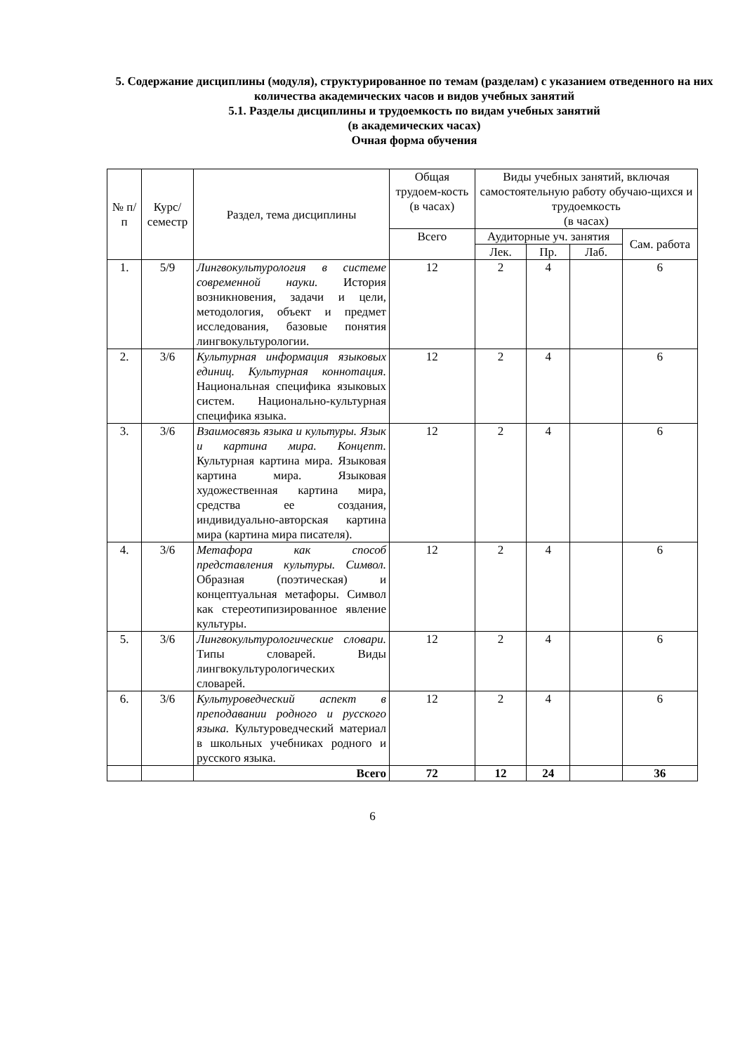5. Содержание дисциплины (модуля), структурированное по темам (разделам) с указанием отведенного на них количества академических часов и видов учебных занятий
5.1. Разделы дисциплины и трудоемкость по видам учебных занятий
(в академических часах)
Очная форма обучения
| № п/п | Курс/ семестр | Раздел, тема дисциплины | Общая трудоем-кость (в часах) | Виды учебных занятий, включая самостоятельную работу обучаю-щихся и трудоемкость (в часах) | | | |
| --- | --- | --- | --- | --- | --- | --- | --- |
| | | | Всего | Аудиторные уч. занятия | | | Сам. работа |
| | | | | Лек. | Пр. | Лаб. | |
| 1. | 5/9 | Лингвокультурология в системе современной науки. История возникновения, задачи и цели, методология, объект и предмет исследования, базовые понятия лингвокультурологии. | 12 | 2 | 4 | | 6 |
| 2. | 3/6 | Культурная информация языковых единиц. Культурная коннотация. Национальная специфика языковых систем. Национально-культурная специфика языка. | 12 | 2 | 4 | | 6 |
| 3. | 3/6 | Взаимосвязь языка и культуры. Язык и картина мира. Концепт. Культурная картина мира. Языковая картина мира. Языковая художественная картина мира, средства ее создания, индивидуально-авторская картина мира (картина мира писателя). | 12 | 2 | 4 | | 6 |
| 4. | 3/6 | Метафора как способ представления культуры. Символ. Образная (поэтическая) и концептуальная метафоры. Символ как стереотипизированное явление культуры. | 12 | 2 | 4 | | 6 |
| 5. | 3/6 | Лингвокультурологические словари. Типы словарей. Виды лингвокультурологических словарей. | 12 | 2 | 4 | | 6 |
| 6. | 3/6 | Культуроведческий аспект в преподавании родного и русского языка. Культуроведческий материал в школьных учебниках родного и русского языка. | 12 | 2 | 4 | | 6 |
| | | Всего | 72 | 12 | 24 | | 36 |
6